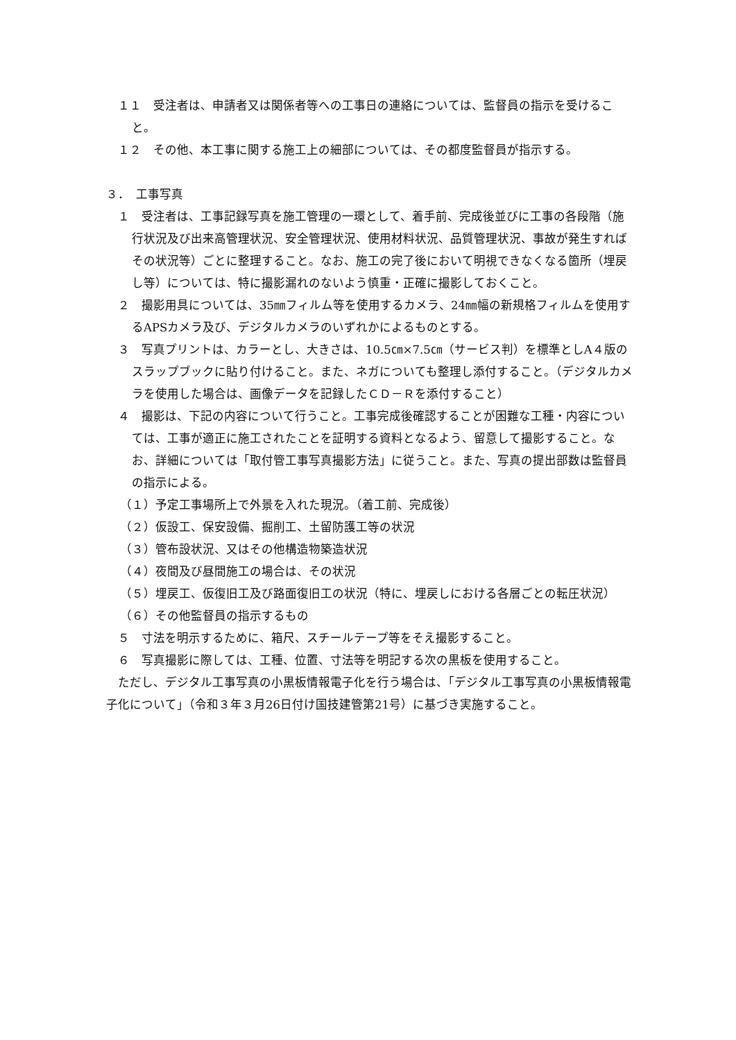１１　受注者は、申請者又は関係者等への工事日の連絡については、監督員の指示を受けること。
１２　その他、本工事に関する施工上の細部については、その都度監督員が指示する。
３．　工事写真
１　受注者は、工事記録写真を施工管理の一環として、着手前、完成後並びに工事の各段階（施行状況及び出来高管理状況、安全管理状況、使用材料状況、品質管理状況、事故が発生すればその状況等）ごとに整理すること。なお、施工の完了後において明視できなくなる箇所（埋戻し等）については、特に撮影漏れのないよう慎重・正確に撮影しておくこと。
２　撮影用具については、35㎜フィルム等を使用するカメラ、24㎜幅の新規格フィルムを使用するAPSカメラ及び、デジタルカメラのいずれかによるものとする。
３　写真プリントは、カラーとし、大きさは、10.5㎝×7.5㎝（サービス判）を標準としA４版のスラップブックに貼り付けること。また、ネガについても整理し添付すること。（デジタルカメラを使用した場合は、画像データを記録したＣＤ－Ｒを添付すること）
４　撮影は、下記の内容について行うこと。工事完成後確認することが困難な工種・内容については、工事が適正に施工されたことを証明する資料となるよう、留意して撮影すること。なお、詳細については「取付管工事写真撮影方法」に従うこと。また、写真の提出部数は監督員の指示による。
（１）予定工事場所上で外景を入れた現況。（着工前、完成後）
（２）仮設工、保安設備、掘削工、土留防護工等の状況
（３）管布設状況、又はその他構造物築造状況
（４）夜間及び昼間施工の場合は、その状況
（５）埋戻工、仮復旧工及び路面復旧工の状況（特に、埋戻しにおける各層ごとの転圧状況）
（６）その他監督員の指示するもの
５　寸法を明示するために、箱尺、スチールテープ等をそえ撮影すること。
６　写真撮影に際しては、工種、位置、寸法等を明記する次の黒板を使用すること。
　ただし、デジタル工事写真の小黒板情報電子化を行う場合は、「デジタル工事写真の小黒板情報電子化について」（令和３年３月26日付け国技建管第21号）に基づき実施すること。